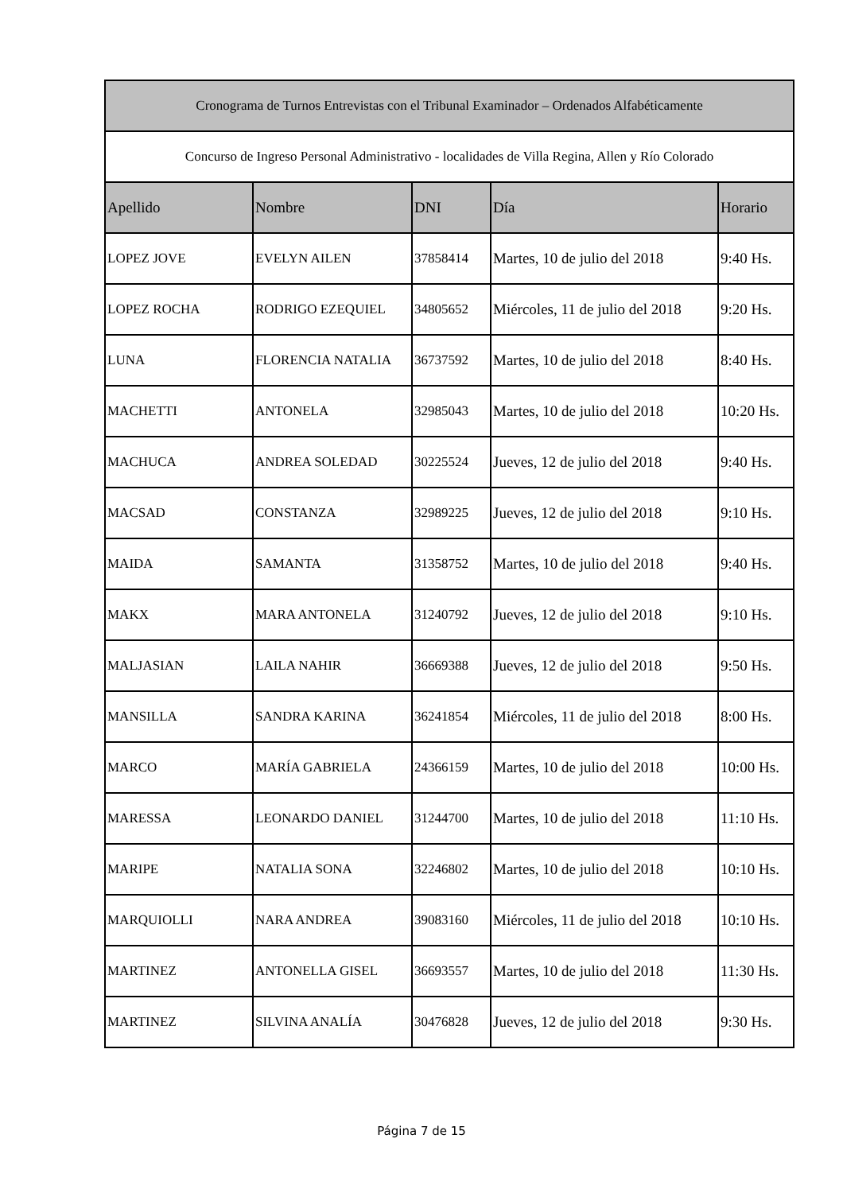| Cronograma de Turnos Entrevistas con el Tribunal Examinador – Ordenados Alfabéticamente | | | | |
| Concurso de Ingreso Personal Administrativo - localidades de Villa Regina, Allen y Río Colorado | | | | |
| Apellido | Nombre | DNI | Día | Horario |
| LOPEZ JOVE | EVELYN AILEN | 37858414 | Martes, 10 de julio del 2018 | 9:40 Hs. |
| LOPEZ ROCHA | RODRIGO EZEQUIEL | 34805652 | Miércoles, 11 de julio del 2018 | 9:20 Hs. |
| LUNA | FLORENCIA NATALIA | 36737592 | Martes, 10 de julio del 2018 | 8:40 Hs. |
| MACHETTI | ANTONELA | 32985043 | Martes, 10 de julio del 2018 | 10:20 Hs. |
| MACHUCA | ANDREA SOLEDAD | 30225524 | Jueves, 12 de julio del 2018 | 9:40 Hs. |
| MACSAD | CONSTANZA | 32989225 | Jueves, 12 de julio del 2018 | 9:10 Hs. |
| MAIDA | SAMANTA | 31358752 | Martes, 10 de julio del 2018 | 9:40 Hs. |
| MAKX | MARA ANTONELA | 31240792 | Jueves, 12 de julio del 2018 | 9:10 Hs. |
| MALJASIAN | LAILA NAHIR | 36669388 | Jueves, 12 de julio del 2018 | 9:50 Hs. |
| MANSILLA | SANDRA KARINA | 36241854 | Miércoles, 11 de julio del 2018 | 8:00 Hs. |
| MARCO | MARÍA GABRIELA | 24366159 | Martes, 10 de julio del 2018 | 10:00 Hs. |
| MARESSA | LEONARDO DANIEL | 31244700 | Martes, 10 de julio del 2018 | 11:10 Hs. |
| MARIPE | NATALIA SONA | 32246802 | Martes, 10 de julio del 2018 | 10:10 Hs. |
| MARQUIOLLI | NARA ANDREA | 39083160 | Miércoles, 11 de julio del 2018 | 10:10 Hs. |
| MARTINEZ | ANTONELLA GISEL | 36693557 | Martes, 10 de julio del 2018 | 11:30 Hs. |
| MARTINEZ | SILVINA ANALÍA | 30476828 | Jueves, 12 de julio del 2018 | 9:30 Hs. |
Página 7 de 15